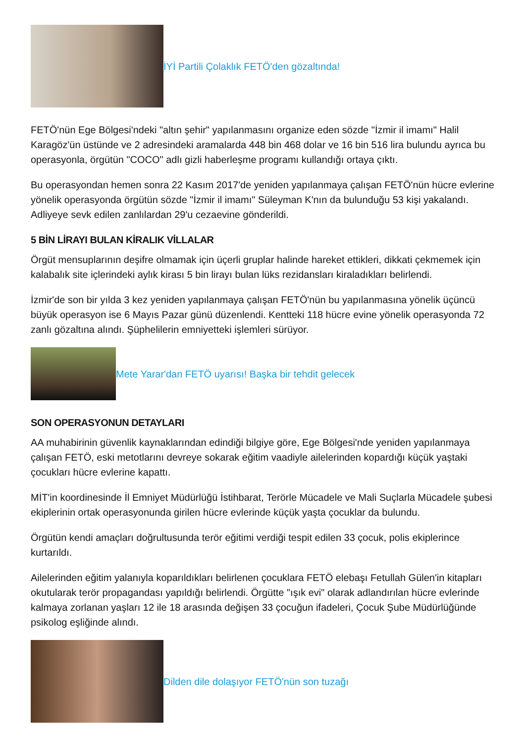İYİ Partili Çolaklık FETÖ'den gözaltında!
FETÖ'nün Ege Bölgesi'ndeki "altın şehir" yapılanmasını organize eden sözde "İzmir il imamı" Halil Karagöz'ün üstünde ve 2 adresindeki aramalarda 448 bin 468 dolar ve 16 bin 516 lira bulundu ayrıca bu operasyonla, örgütün "COCO" adlı gizli haberleşme programı kullandığı ortaya çıktı.
Bu operasyondan hemen sonra 22 Kasım 2017'de yeniden yapılanmaya çalışan FETÖ'nün hücre evlerine yönelik operasyonda örgütün sözde "İzmir il imamı" Süleyman K'nın da bulunduğu 53 kişi yakalandı. Adliyeye sevk edilen zanlılardan 29'u cezaevine gönderildi.
5 BİN LİRAYI BULAN KİRALIK VİLLALAR
Örgüt mensuplarının deşifre olmamak için üçerli gruplar halinde hareket ettikleri, dikkati çekmemek için kalabalık site içlerindeki aylık kirası 5 bin lirayı bulan lüks rezidansları kiraladıkları belirlendi.
İzmir'de son bir yılda 3 kez yeniden yapılanmaya çalışan FETÖ'nün bu yapılanmasına yönelik üçüncü büyük operasyon ise 6 Mayıs Pazar günü düzenlendi. Kentteki 118 hücre evine yönelik operasyonda 72 zanlı gözaltına alındı. Şüphelilerin emniyetteki işlemleri sürüyor.
Mete Yarar'dan FETÖ uyarısı! Başka bir tehdit gelecek
SON OPERASYONUN DETAYLARI
AA muhabirinin güvenlik kaynaklarından edindiği bilgiye göre, Ege Bölgesi'nde yeniden yapılanmaya çalışan FETÖ, eski metotlarını devreye sokarak eğitim vaadiyle ailelerinden kopardığı küçük yaştaki çocukları hücre evlerine kapattı.
MİT'in koordinesinde İl Emniyet Müdürlüğü İstihbarat, Terörle Mücadele ve Mali Suçlarla Mücadele şubesi ekiplerinin ortak operasyonunda girilen hücre evlerinde küçük yaşta çocuklar da bulundu.
Örgütün kendi amaçları doğrultusunda terör eğitimi verdiği tespit edilen 33 çocuk, polis ekiplerince kurtarıldı.
Ailelerinden eğitim yalanıyla koparıldıkları belirlenen çocuklara FETÖ elebaşı Fetullah Gülen'in kitapları okutularak terör propagandası yapıldığı belirlendi. Örgütte "ışık evi" olarak adlandırılan hücre evlerinde kalmaya zorlanan yaşları 12 ile 18 arasında değişen 33 çocuğun ifadeleri, Çocuk Şube Müdürlüğünde psikolog eşliğinde alındı.
Dilden dile dolaşıyor FETÖ'nün son tuzağı